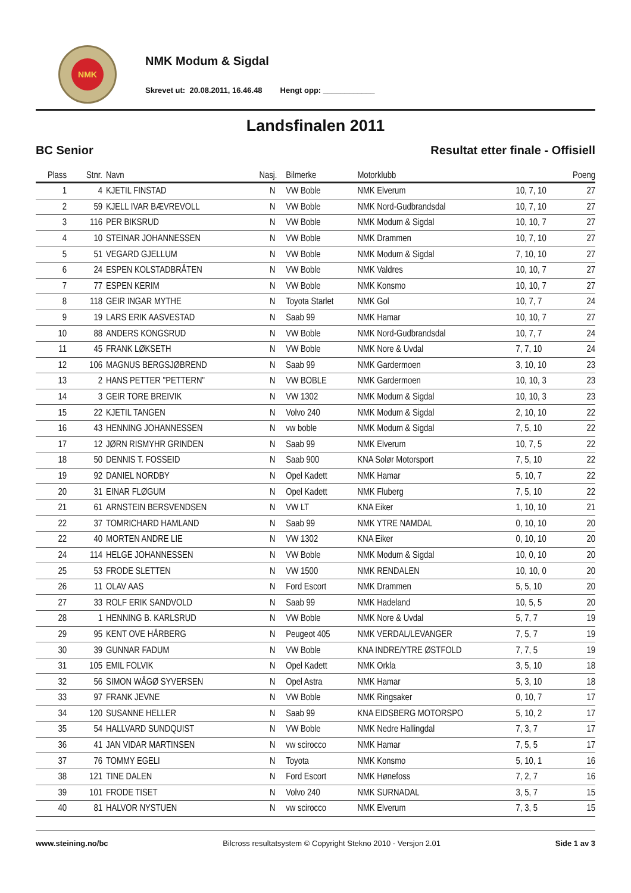NMK
NMK Modum & Sigdal
Skrevet ut: 20.08.2011, 16.46.48 Hengt opp: ____________
Landsfinalen 2011
BC Senior Resultat etter finale - Offisiell
| Plass | Stnr. | Navn | Nasj. | Bilmerke | Motorklubb | | Poeng |
| --- | --- | --- | --- | --- | --- | --- | --- |
| 1 | 4 | KJETIL FINSTAD | N | VW Boble | NMK Elverum | 10, 7, 10 | 27 |
| 2 | 59 | KJELL IVAR BÆVREVOLL | N | VW Boble | NMK Nord-Gudbrandsdal | 10, 7, 10 | 27 |
| 3 | 116 | PER BIKSRUD | N | VW Boble | NMK Modum & Sigdal | 10, 10, 7 | 27 |
| 4 | 10 | STEINAR JOHANNESSEN | N | VW Boble | NMK Drammen | 10, 7, 10 | 27 |
| 5 | 51 | VEGARD GJELLUM | N | VW Boble | NMK Modum & Sigdal | 7, 10, 10 | 27 |
| 6 | 24 | ESPEN KOLSTADBRÅTEN | N | VW Boble | NMK Valdres | 10, 10, 7 | 27 |
| 7 | 77 | ESPEN KERIM | N | VW Boble | NMK Konsmo | 10, 10, 7 | 27 |
| 8 | 118 | GEIR INGAR MYTHE | N | Toyota Starlet | NMK Gol | 10, 7, 7 | 24 |
| 9 | 19 | LARS ERIK AASVESTAD | N | Saab 99 | NMK Hamar | 10, 10, 7 | 27 |
| 10 | 88 | ANDERS KONGSRUD | N | VW Boble | NMK Nord-Gudbrandsdal | 10, 7, 7 | 24 |
| 11 | 45 | FRANK LØKSETH | N | VW Boble | NMK Nore & Uvdal | 7, 7, 10 | 24 |
| 12 | 106 | MAGNUS BERGSJØBREND | N | Saab 99 | NMK Gardermoen | 3, 10, 10 | 23 |
| 13 | 2 | HANS PETTER "PETTERN" | N | VW BOBLE | NMK Gardermoen | 10, 10, 3 | 23 |
| 14 | 3 | GEIR TORE BREIVIK | N | VW 1302 | NMK Modum & Sigdal | 10, 10, 3 | 23 |
| 15 | 22 | KJETIL TANGEN | N | Volvo 240 | NMK Modum & Sigdal | 2, 10, 10 | 22 |
| 16 | 43 | HENNING JOHANNESSEN | N | vw boble | NMK Modum & Sigdal | 7, 5, 10 | 22 |
| 17 | 12 | JØRN RISMYHR GRINDEN | N | Saab 99 | NMK Elverum | 10, 7, 5 | 22 |
| 18 | 50 | DENNIS T. FOSSEID | N | Saab 900 | KNA Solør Motorsport | 7, 5, 10 | 22 |
| 19 | 92 | DANIEL NORDBY | N | Opel Kadett | NMK Hamar | 5, 10, 7 | 22 |
| 20 | 31 | EINAR FLØGUM | N | Opel Kadett | NMK Fluberg | 7, 5, 10 | 22 |
| 21 | 61 | ARNSTEIN BERSVENDSEN | N | VW LT | KNA Eiker | 1, 10, 10 | 21 |
| 22 | 37 | TOMRICHARD HAMLAND | N | Saab 99 | NMK YTRE NAMDAL | 0, 10, 10 | 20 |
| 22 | 40 | MORTEN ANDRE LIE | N | VW 1302 | KNA Eiker | 0, 10, 10 | 20 |
| 24 | 114 | HELGE JOHANNESSEN | N | VW Boble | NMK Modum & Sigdal | 10, 0, 10 | 20 |
| 25 | 53 | FRODE SLETTEN | N | VW 1500 | NMK RENDALEN | 10, 10, 0 | 20 |
| 26 | 11 | OLAV AAS | N | Ford Escort | NMK Drammen | 5, 5, 10 | 20 |
| 27 | 33 | ROLF ERIK SANDVOLD | N | Saab 99 | NMK Hadeland | 10, 5, 5 | 20 |
| 28 | 1 | HENNING B. KARLSRUD | N | VW Boble | NMK Nore & Uvdal | 5, 7, 7 | 19 |
| 29 | 95 | KENT OVE HÅRBERG | N | Peugeot 405 | NMK VERDAL/LEVANGER | 7, 5, 7 | 19 |
| 30 | 39 | GUNNAR FADUM | N | VW Boble | KNA INDRE/YTRE ØSTFOLD | 7, 7, 5 | 19 |
| 31 | 105 | EMIL FOLVIK | N | Opel Kadett | NMK Orkla | 3, 5, 10 | 18 |
| 32 | 56 | SIMON WÅGØ SYVERSEN | N | Opel Astra | NMK Hamar | 5, 3, 10 | 18 |
| 33 | 97 | FRANK JEVNE | N | VW Boble | NMK Ringsaker | 0, 10, 7 | 17 |
| 34 | 120 | SUSANNE HELLER | N | Saab 99 | KNA EIDSBERG MOTORSPO | 5, 10, 2 | 17 |
| 35 | 54 | HALLVARD SUNDQUIST | N | VW Boble | NMK Nedre Hallingdal | 7, 3, 7 | 17 |
| 36 | 41 | JAN VIDAR MARTINSEN | N | vw scirocco | NMK Hamar | 7, 5, 5 | 17 |
| 37 | 76 | TOMMY EGELI | N | Toyota | NMK Konsmo | 5, 10, 1 | 16 |
| 38 | 121 | TINE DALEN | N | Ford Escort | NMK Hønefoss | 7, 2, 7 | 16 |
| 39 | 101 | FRODE TISET | N | Volvo 240 | NMK SURNADAL | 3, 5, 7 | 15 |
| 40 | 81 | HALVOR NYSTUEN | N | vw scirocco | NMK Elverum | 7, 3, 5 | 15 |
www.steining.no/bc Bilcross resultatsystem © Copyright Stekno 2010 - Versjon 2.01 Side 1 av 3